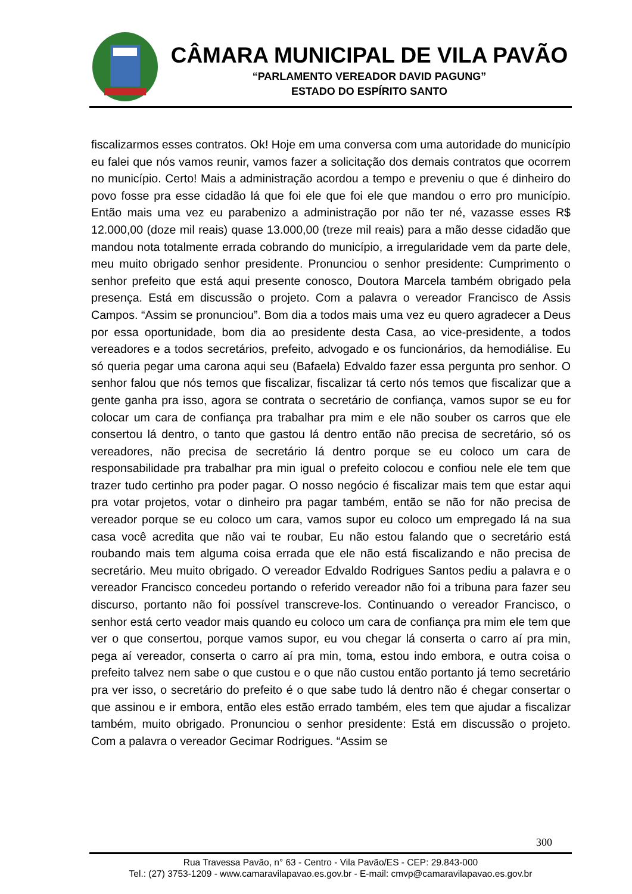CÂMARA MUNICIPAL DE VILA PAVÃO
“PARLAMENTO VEREADOR DAVID PAGUNG”
ESTADO DO ESPÍRITO SANTO
fiscalizarmos esses contratos. Ok! Hoje em uma conversa com uma autoridade do município eu falei que nós vamos reunir, vamos fazer a solicitação dos demais contratos que ocorrem no município. Certo! Mais a administração acordou a tempo e preveniu o que é dinheiro do povo fosse pra esse cidadão lá que foi ele que foi ele que mandou o erro pro município. Então mais uma vez eu parabenizo a administração por não ter né, vazasse esses R$ 12.000,00 (doze mil reais) quase 13.000,00 (treze mil reais) para a mão desse cidadão que mandou nota totalmente errada cobrando do município, a irregularidade vem da parte dele, meu muito obrigado senhor presidente. Pronunciou o senhor presidente: Cumprimento o senhor prefeito que está aqui presente conosco, Doutora Marcela também obrigado pela presença. Está em discussão o projeto. Com a palavra o vereador Francisco de Assis Campos. “Assim se pronunciou”. Bom dia a todos mais uma vez eu quero agradecer a Deus por essa oportunidade, bom dia ao presidente desta Casa, ao vice-presidente, a todos vereadores e a todos secretários, prefeito, advogado e os funcionários, da hemodiálise. Eu só queria pegar uma carona aqui seu (Bafaela) Edvaldo fazer essa pergunta pro senhor. O senhor falou que nós temos que fiscalizar, fiscalizar tá certo nós temos que fiscalizar que a gente ganha pra isso, agora se contrata o secretário de confiança, vamos supor se eu for colocar um cara de confiança pra trabalhar pra mim e ele não souber os carros que ele consertou lá dentro, o tanto que gastou lá dentro então não precisa de secretário, só os vereadores, não precisa de secretário lá dentro porque se eu coloco um cara de responsabilidade pra trabalhar pra min igual o prefeito colocou e confiou nele ele tem que trazer tudo certinho pra poder pagar. O nosso negócio é fiscalizar mais tem que estar aqui pra votar projetos, votar o dinheiro pra pagar também, então se não for não precisa de vereador porque se eu coloco um cara, vamos supor eu coloco um empregado lá na sua casa você acredita que não vai te roubar, Eu não estou falando que o secretário está roubando mais tem alguma coisa errada que ele não está fiscalizando e não precisa de secretário. Meu muito obrigado. O vereador Edvaldo Rodrigues Santos pediu a palavra e o vereador Francisco concedeu portando o referido vereador não foi a tribuna para fazer seu discurso, portanto não foi possível transcreve-los. Continuando o vereador Francisco, o senhor está certo veador mais quando eu coloco um cara de confiança pra mim ele tem que ver o que consertou, porque vamos supor, eu vou chegar lá conserta o carro aí pra min, pega aí vereador, conserta o carro aí pra min, toma, estou indo embora, e outra coisa o prefeito talvez nem sabe o que custou e o que não custou então portanto já temo secretário pra ver isso, o secretário do prefeito é o que sabe tudo lá dentro não é chegar consertar o que assinou e ir embora, então eles estão errado também, eles tem que ajudar a fiscalizar também, muito obrigado. Pronunciou o senhor presidente: Está em discussão o projeto. Com a palavra o vereador Gecimar Rodrigues. “Assim se
300
Rua Travessa Pavão, n° 63 - Centro - Vila Pavão/ES - CEP: 29.843-000
Tel.: (27) 3753-1209 - www.camaravilapavao.es.gov.br - E-mail: cmvp@camaravilapavao.es.gov.br